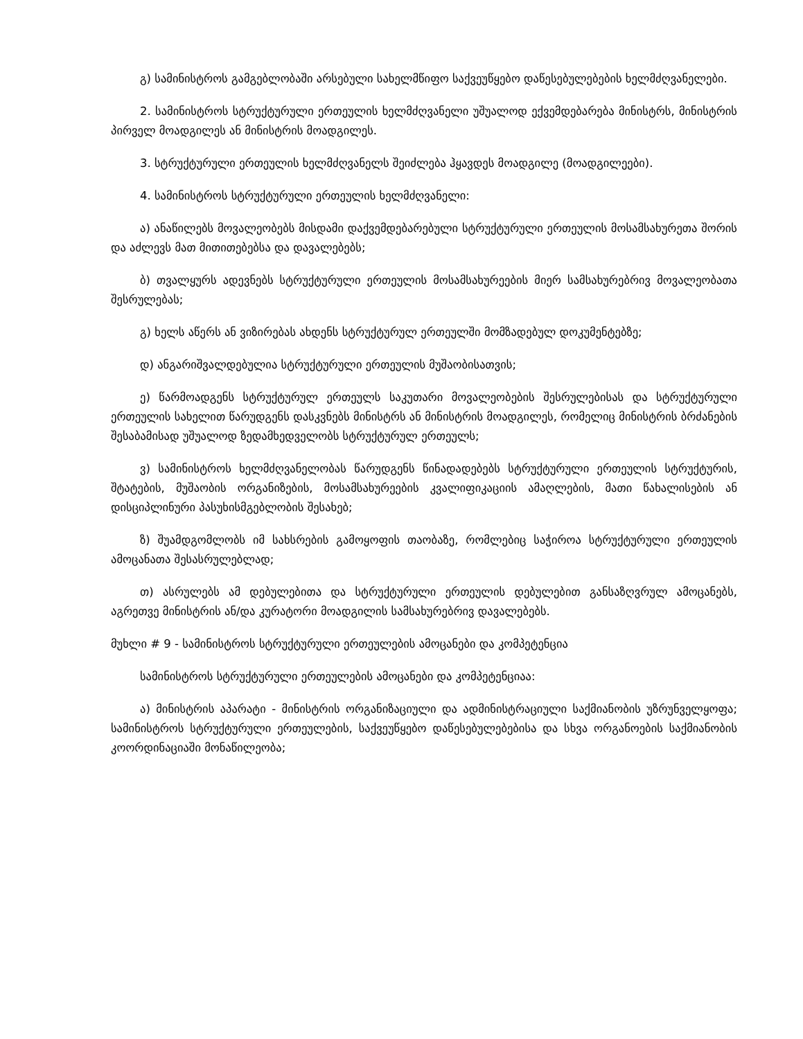გ) სამინისტროს გამგებლობაში არსებული სახელმწიფო საქვეუწყებო დაწესებულებების ხელმძღვანელები.
2. სამინისტროს სტრუქტურული ერთეულის ხელმძღვანელი უშუალოდ ექვემდებარება მინისტრს, მინისტრის პირველ მოადგილეს ან მინისტრის მოადგილეს.
3. სტრუქტურული ერთეულის ხელმძღვანელს შეიძლება ჰყავდეს მოადგილე (მოადგილეები).
4. სამინისტროს სტრუქტურული ერთეულის ხელმძღვანელი:
ა) ანაწილებს მოვალეობებს მისდამი დაქვემდებარებული სტრუქტურული ერთეულის მოსამსახურეთა შორის და აძლევს მათ მითითებებსა და დავალებებს;
ბ) თვალყურს ადევნებს სტრუქტურული ერთეულის მოსამსახურეების მიერ სამსახურებრივ მოვალეობათა შესრულებას;
გ) ხელს აწერს ან ვიზირებას ახდენს სტრუქტურულ ერთეულში მომზადებულ დოკუმენტებზე;
დ) ანგარიშვალდებულია სტრუქტურული ერთეულის მუშაობისათვის;
ე) წარმოადგენს სტრუქტურულ ერთეულს საკუთარი მოვალეობების შესრულებისას და სტრუქტურული ერთეულის სახელით წარუდგენს დასკვნებს მინისტრს ან მინისტრის მოადგილეს, რომელიც მინისტრის ბრძანების შესაბამისად უშუალოდ ზედამხედველობს სტრუქტურულ ერთეულს;
ვ) სამინისტროს ხელმძღვანელობას წარუდგენს წინადადებებს სტრუქტურული ერთეულის სტრუქტურის, შტატების, მუშაობის ორგანიზების, მოსამსახურეების კვალიფიკაციის ამაღლების, მათი წახალისების ან დისციპლინური პასუხისმგებლობის შესახებ;
ზ) შუამდგომლობს იმ სახსრების გამოყოფის თაობაზე, რომლებიც საჭიროა სტრუქტურული ერთეულის ამოცანათა შესასრულებლად;
თ) ასრულებს ამ დებულებითა და სტრუქტურული ერთეულის დებულებით განსაზღვრულ ამოცანებს, აგრეთვე მინისტრის ან/და კურატორი მოადგილის სამსახურებრივ დავალებებს.
მუხლი # 9 - სამინისტროს სტრუქტურული ერთეულების ამოცანები და კომპეტენცია
სამინისტროს სტრუქტურული ერთეულების ამოცანები და კომპეტენციაა:
ა) მინისტრის აპარატი - მინისტრის ორგანიზაციული და ადმინისტრაციული საქმიანობის უზრუნველყოფა; სამინისტროს სტრუქტურული ერთეულების, საქვეუწყებო დაწესებულებებისა და სხვა ორგანოების საქმიანობის კოორდინაციაში მონაწილეობა;